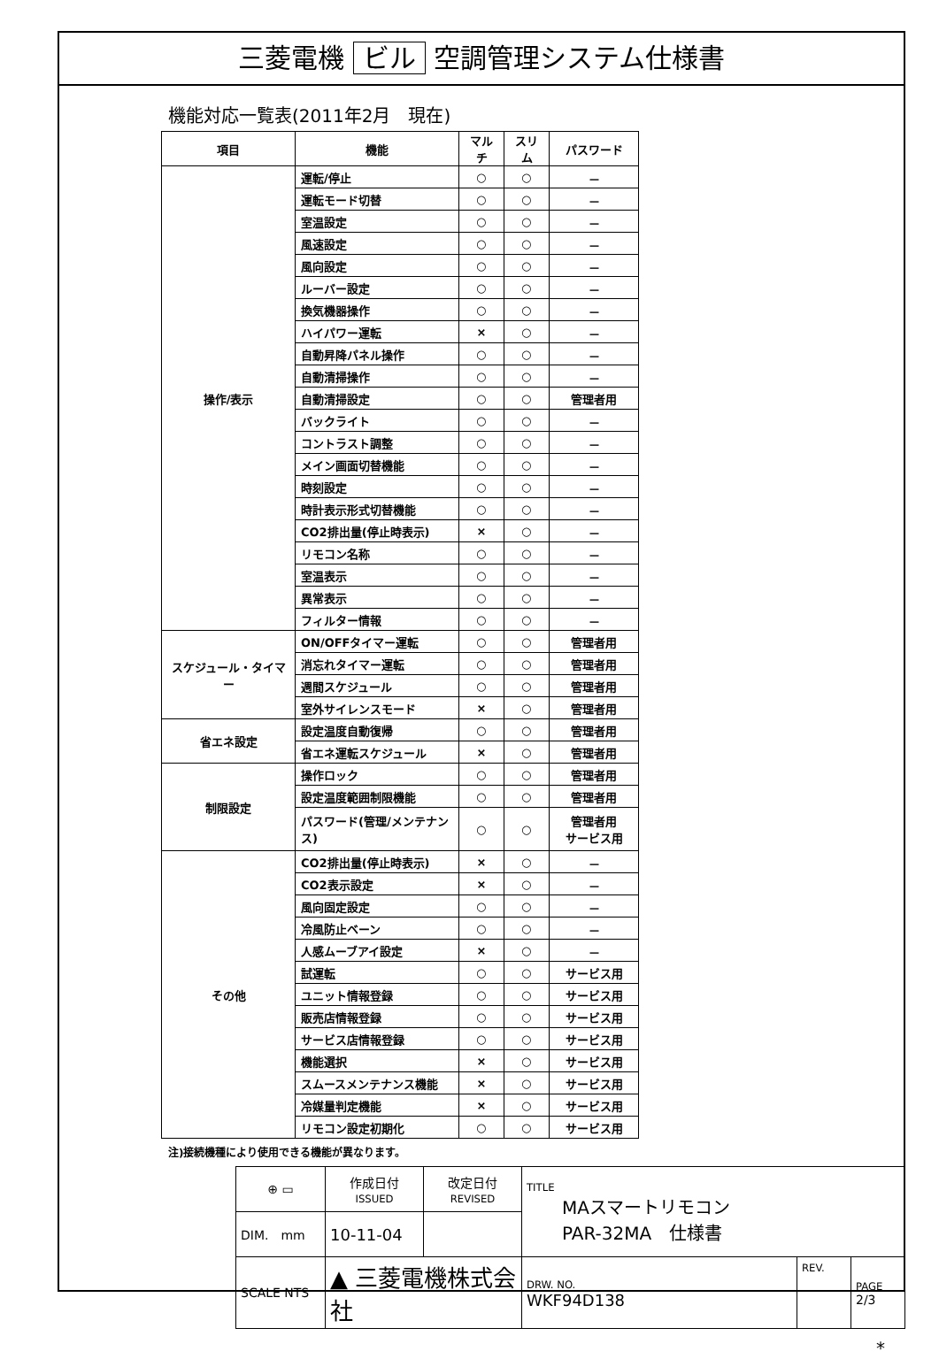三菱電機 ビル 空調管理システム仕様書
機能対応一覧表(2011年2月　現在)
| 項目 | 機能 | マルチ | スリム | パスワード |
| --- | --- | --- | --- | --- |
| 操作/表示 | 運転/停止 | ○ | ○ | － |
| | 運転モード切替 | ○ | ○ | － |
| | 室温設定 | ○ | ○ | － |
| | 風速設定 | ○ | ○ | － |
| | 風向設定 | ○ | ○ | － |
| | ルーバー設定 | ○ | ○ | － |
| | 換気機器操作 | ○ | ○ | － |
| | ハイパワー運転 | × | ○ | － |
| | 自動昇降パネル操作 | ○ | ○ | － |
| | 自動清掃操作 | ○ | ○ | － |
| | 自動清掃設定 | ○ | ○ | 管理者用 |
| | バックライト | ○ | ○ | － |
| | コントラスト調整 | ○ | ○ | － |
| | メイン画面切替機能 | ○ | ○ | － |
| | 時刻設定 | ○ | ○ | － |
| | 時計表示形式切替機能 | ○ | ○ | － |
| | CO2排出量(停止時表示) | × | ○ | － |
| | リモコン名称 | ○ | ○ | － |
| | 室温表示 | ○ | ○ | － |
| | 異常表示 | ○ | ○ | － |
| | フィルター情報 | ○ | ○ | － |
| スケジュール・タイマー | ON/OFFタイマー運転 | ○ | ○ | 管理者用 |
| | 消忘れタイマー運転 | ○ | ○ | 管理者用 |
| | 週間スケジュール | ○ | ○ | 管理者用 |
| | 室外サイレンスモード | × | ○ | 管理者用 |
| 省エネ設定 | 設定温度自動復帰 | ○ | ○ | 管理者用 |
| | 省エネ運転スケジュール | × | ○ | 管理者用 |
| 制限設定 | 操作ロック | ○ | ○ | 管理者用 |
| | 設定温度範囲制限機能 | ○ | ○ | 管理者用 |
| | パスワード(管理/メンテナンス) | ○ | ○ | 管理者用 サービス用 |
| その他 | CO2排出量(停止時表示) | × | ○ | － |
| | CO2表示設定 | × | ○ | － |
| | 風向固定設定 | ○ | ○ | － |
| | 冷風防止ベーン | ○ | ○ | － |
| | 人感ムーブアイ設定 | × | ○ | － |
| | 試運転 | ○ | ○ | サービス用 |
| | ユニット情報登録 | ○ | ○ | サービス用 |
| | 販売店情報登録 | ○ | ○ | サービス用 |
| | サービス店情報登録 | ○ | ○ | サービス用 |
| | 機能選択 | × | ○ | サービス用 |
| | スムースメンテナンス機能 | × | ○ | サービス用 |
| | 冷媒量判定機能 | × | ○ | サービス用 |
| | リモコン設定初期化 | ○ | ○ | サービス用 |
注)接続機種により使用できる機能が異なります。
| ⊕ ▭ | 作成日付 ISSUED | 改定日付 REVISED | TITLE MAスマートリモコン PAR-32MA 仕様書 | | |
| DIM. mm | 10-11-04 | | | | |
| SCALE NTS | ▲ 三菱電機株式会社 | | DRW. NO. WKF94D138 | REV. | PAGE 2/3 |
*